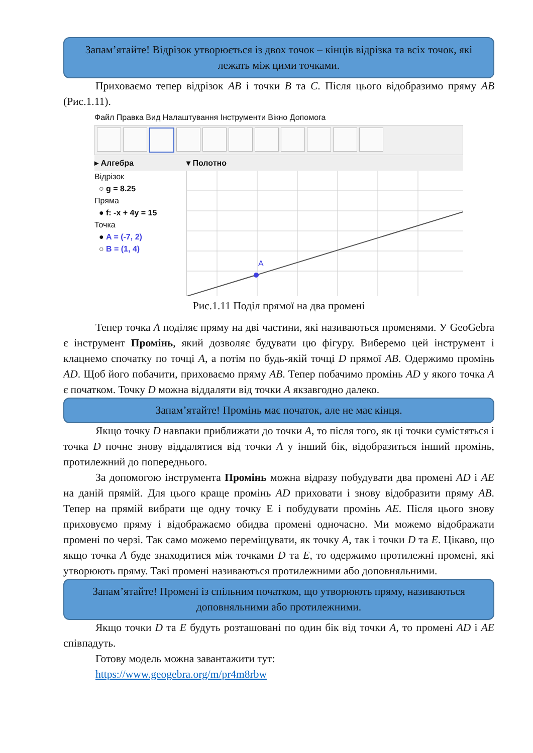Запам’ятайте! Відрізок утворюється із двох точок – кінців відрізка та всіх точок, які лежать між цими точками.
Приховаємо тепер відрізок AB і точки B та C. Після цього відобразимо пряму AB (Рис.1.11).
Файл Правка Вид Налаштування Інструменти Вікно Допомога
▸ Алгебра ▾ Полотно
Відрізок
○ g = 8.25
Пряма
● f: -x + 4y = 15
Точка
● A = (-7, 2)
○ B = (1, 4)
A
Рис.1.11 Поділ прямої на два промені
Тепер точка A поділяє пряму на дві частини, які називаються променями. У GeoGebra є інструмент Промінь, який дозволяє будувати цю фігуру. Виберемо цей інструмент і клацнемо спочатку по точці A, а потім по будь-якій точці D прямої AB. Одержимо промінь AD. Щоб його побачити, приховаємо пряму AB. Тепер побачимо промінь AD у якого точка A є початком. Точку D можна віддаляти від точки A якзавгодно далеко.
Запам’ятайте! Промінь має початок, але не має кінця.
Якщо точку D навпаки приближати до точки A, то після того, як ці точки сумістяться і точка D почне знову віддалятися від точки A у інший бік, відобразиться інший промінь, протилежний до попереднього.
За допомогою інструмента Промінь можна відразу побудувати два промені AD і AE на даній прямій. Для цього краще промінь AD приховати і знову відобразити пряму AB. Тепер на прямій вибрати ще одну точку E і побудувати промінь AE. Після цього знову приховуємо пряму і відображаємо обидва промені одночасно. Ми можемо відображати промені по черзі. Так само можемо переміщувати, як точку A, так і точки D та E. Цікаво, що якщо точка A буде знаходитися між точками D та E, то одержимо протилежні промені, які утворюють пряму. Такі промені називаються протилежними або доповняльними.
Запам’ятайте! Промені із спільним початком, що утворюють пряму, називаються доповняльними або протилежними.
Якщо точки D та E будуть розташовані по один бік від точки A, то промені AD і AE співпадуть.
Готову модель можна завантажити тут:
https://www.geogebra.org/m/pr4m8rbw